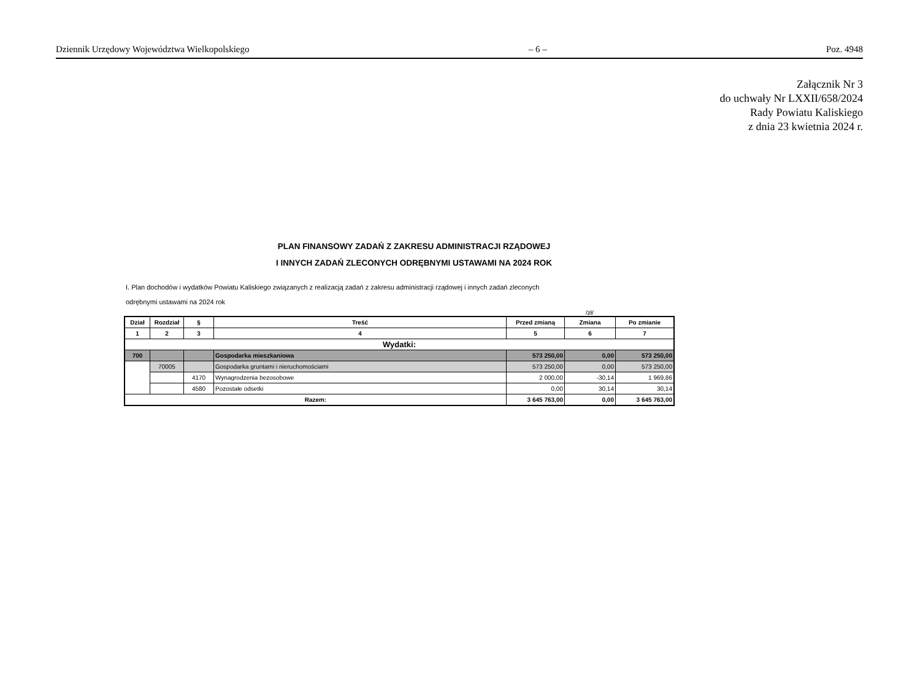Dziennik Urzędowy Województwa Wielkopolskiego – 6 – Poz. 4948
Załącznik Nr 3
do uchwały Nr LXXII/658/2024
Rady Powiatu Kaliskiego
z dnia 23 kwietnia 2024 r.
PLAN FINANSOWY ZADAŃ Z ZAKRESU ADMINISTRACJI RZĄDOWEJ
I INNYCH ZADAŃ ZLECONYCH ODRĘBNYMI USTAWAMI NA 2024 ROK
I. Plan dochodów i wydatków Powiatu Kaliskiego związanych z realizacją zadań z zakresu administracji rządowej i innych zadań zleconych odrębnymi ustawami na 2024 rok
/zł/
| Dział | Rozdział | § | Treść | Przed zmianą | Zmiana | Po zmianie |
| --- | --- | --- | --- | --- | --- | --- |
| 1 | 2 | 3 | 4 | 5 | 6 | 7 |
| Wydatki: | | | | | | |
| 700 | | | Gospodarka mieszkaniowa | 573 250,00 | 0,00 | 573 250,00 |
| | 70005 | | Gospodarka gruntami i nieruchomościami | 573 250,00 | 0,00 | 573 250,00 |
| | | 4170 | Wynagrodzenia bezosobowe | 2 000,00 | -30,14 | 1 969,86 |
| | | 4580 | Pozostałe odsetki | 0,00 | 30,14 | 30,14 |
| Razem: | | | | 3 645 763,00 | 0,00 | 3 645 763,00 |